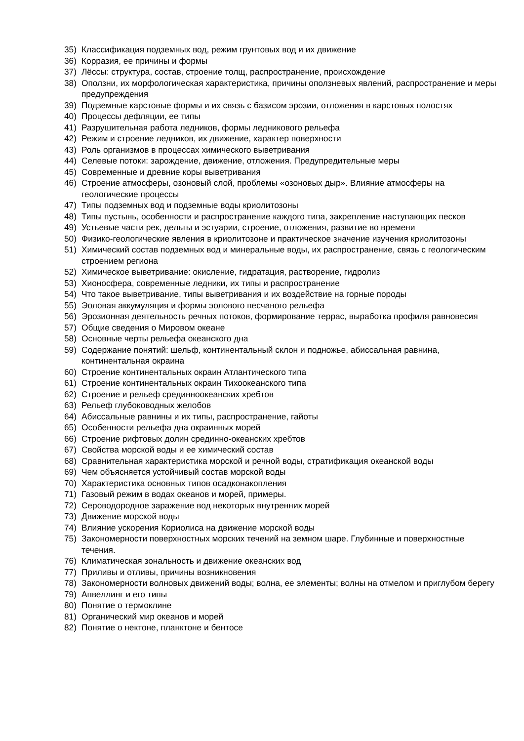35) Классификация подземных вод, режим грунтовых вод и их движение
36) Корразия, ее причины и формы
37) Лёссы: структура, состав, строение толщ, распространение, происхождение
38) Оползни, их морфологическая характеристика, причины оползневых явлений, распространение и меры предупреждения
39) Подземные карстовые формы и их связь с базисом эрозии, отложения в карстовых полостях
40) Процессы дефляции, ее типы
41) Разрушительная работа ледников, формы ледникового рельефа
42) Режим и строение ледников, их движение, характер поверхности
43) Роль организмов в процессах химического выветривания
44) Селевые потоки: зарождение, движение, отложения. Предупредительные меры
45) Современные и древние коры выветривания
46) Строение атмосферы, озоновый слой, проблемы «озоновых дыр». Влияние атмосферы на геологические процессы
47) Типы подземных вод и подземные воды криолитозоны
48) Типы пустынь, особенности и распространение каждого типа, закрепление наступающих песков
49) Устьевые части рек, дельты и эстуарии, строение, отложения, развитие во времени
50) Физико-геологические явления в криолитозоне и практическое значение изучения криолитозоны
51) Химический состав подземных вод и минеральные воды, их распространение, связь с геологическим строением региона
52) Химическое выветривание: окисление, гидратация, растворение, гидролиз
53) Хионосфера, современные ледники, их типы и распространение
54) Что такое выветривание, типы выветривания и их воздействие на горные породы
55) Эоловая аккумуляция и формы эолового песчаного рельефа
56) Эрозионная деятельность речных потоков, формирование террас, выработка профиля равновесия
57) Общие сведения о Мировом океане
58) Основные черты рельефа океанского дна
59) Содержание понятий: шельф, континентальный склон и подножье, абиссальная равнина, континентальная окраина
60) Строение континентальных окраин Атлантического типа
61) Строение континентальных окраин Тихоокеанского типа
62) Строение и рельеф срединноокеанских хребтов
63) Рельеф глубоководных желобов
64) Абиссальные равнины и их типы, распространение, гайоты
65) Особенности рельефа дна окраинных морей
66) Строение рифтовых долин срединно-океанских хребтов
67) Свойства морской воды и ее химический состав
68) Сравнительная характеристика морской и речной воды, стратификация океанской воды
69) Чем объясняется устойчивый состав морской воды
70) Характеристика основных типов осадконакопления
71) Газовый режим в водах океанов и морей, примеры.
72) Сероводородное заражение вод некоторых внутренних морей
73) Движение морской воды
74) Влияние ускорения Кориолиса на движение морской воды
75) Закономерности поверхностных морских течений на земном шаре. Глубинные и поверхностные течения.
76) Климатическая зональность и движение океанских вод
77) Приливы и отливы, причины возникновения
78) Закономерности волновых движений воды; волна, ее элементы; волны на отмелом и приглубом берегу
79) Апвеллинг и его типы
80) Понятие о термоклине
81) Органический мир океанов и морей
82) Понятие о нектоне, планктоне и бентосе